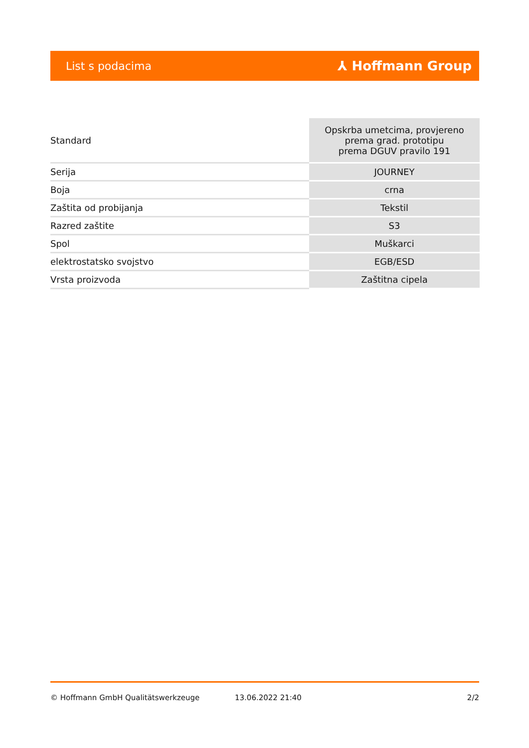List s podacima ⅄ Hoffmann Group
| Standard | Opskrba umetcima, provjereno prema grad. prototipu prema DGUV pravilo 191 |
| Serija | JOURNEY |
| Boja | crna |
| Zaštita od probijanja | Tekstil |
| Razred zaštite | S3 |
| Spol | Muškarci |
| elektrostatsko svojstvo | EGB/ESD |
| Vrsta proizvoda | Zaštitna cipela |
© Hoffmann GmbH Qualitätswerkzeuge 13.06.2022 21:40 2/2